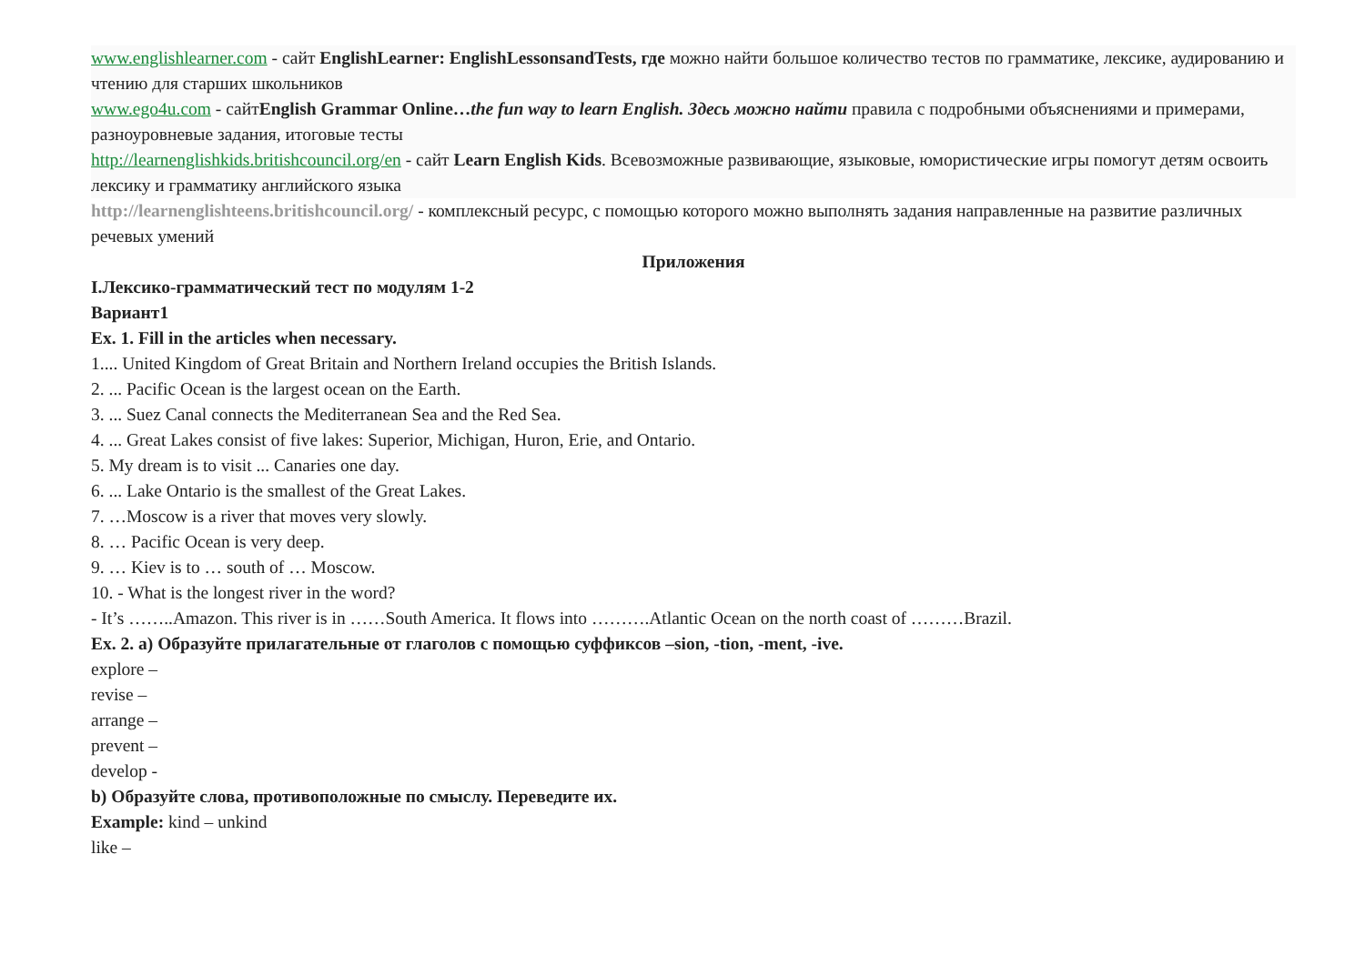www.englishlearner.com - сайт EnglishLearner: EnglishLessonsandTests, где можно найти большое количество тестов по грамматике, лексике, аудированию и чтению для старших школьников
www.ego4u.com - сайтEnglish Grammar Online…the fun way to learn English. Здесь можно найти правила с подробными объяснениями и примерами, разноуровневые задания, итоговые тесты
http://learnenglishkids.britishcouncil.org/en - сайт Learn English Kids. Всевозможные развивающие, языковые, юмористические игры помогут детям освоить лексику и грамматику английского языка
http://learnenglishteens.britishcouncil.org/ - комплексный ресурс, с помощью которого можно выполнять задания направленные на развитие различных речевых умений
Приложения
I.Лексико-грамматический тест по модулям 1-2
Вариант1
Ex. 1. Fill in the articles when necessary.
1.... United Kingdom of Great Britain and Northern Ireland occupies the British Islands.
2. ... Pacific Ocean is the largest ocean on the Earth.
3. ... Suez Canal connects the Mediterranean Sea and the Red Sea.
4. ... Great Lakes consist of five lakes: Superior, Michigan, Huron, Erie, and Ontario.
5. My dream is to visit ... Canaries one day.
6. ... Lake Ontario is the smallest of the Great Lakes.
7. …Moscow is a river that moves very slowly.
8. … Pacific Ocean is very deep.
9. … Kiev is to … south of … Moscow.
10. - What is the longest river in the word?
- It’s ……..Amazon. This river is in ……South America. It flows into ……….Atlantic Ocean on the north coast of ………Brazil.
Ex. 2. a) Образуйте прилагательные от глаголов с помощью суффиксов –sion, -tion, -ment, -ive.
explore –
revise –
arrange –
prevent –
develop -
b) Образуйте слова, противоположные по смыслу. Переведите их.
Example: kind – unkind
like –